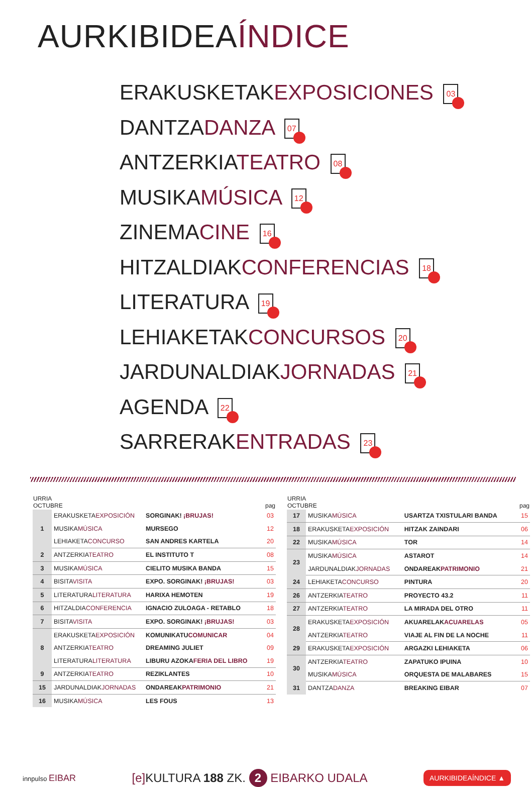AURKIBIDEAÍNDICE
ERAKUSKETAKEXPOSICIONES 03
DANTZADANZA 07
ANTZERKIATEATRO 08
MUSIKAMÚSICA 12
ZINEMACINE 16
HITZALDIAKCONFERENCIAS 18
LITERATURA 19
LEHIAKETAKCONCURSOS 20
JARDUNALDIAKJORNADAS 21
AGENDA 22
SARRERAKENTRADAS 23
| URRIA OCTUBRE | | | pag |
| --- | --- | --- | --- |
| 1 | ERAKUSKETA EXPOSICIÓN | SORGINAK! ¡BRUJAS! | 03 |
| | MUSIKA MÚSICA | MURSEGO | 12 |
| | LEHIAKETA CONCURSO | SAN ANDRES KARTELA | 20 |
| 2 | ANTZERKIA TEATRO | EL INSTITUTO T | 08 |
| 3 | MUSIKA MÚSICA | CIELITO MUSIKA BANDA | 15 |
| 4 | BISITA VISITA | EXPO. SORGINAK! ¡BRUJAS! | 03 |
| 5 | LITERATURA LITERATURA | HARIXA HEMOTEN | 19 |
| 6 | HITZALDIA CONFERENCIA | IGNACIO ZULOAGA - RETABLO | 18 |
| 7 | BISITA VISITA | EXPO. SORGINAK! ¡BRUJAS! | 03 |
| 8 | ERAKUSKETA EXPOSICIÓN | KOMUNIKATU COMUNICAR | 04 |
| | ANTZERKIA TEATRO | DREAMING JULIET | 09 |
| | LITERATURA LITERATURA | LIBURU AZOKA FERIA DEL LIBRO | 19 |
| 9 | ANTZERKIA TEATRO | REZIKLANTES | 10 |
| 15 | JARDUNALDIAK JORNADAS | ONDAREAK PATRIMONIO | 21 |
| 16 | MUSIKA MÚSICA | LES FOUS | 13 |
| URRIA OCTUBRE | | | pag |
| --- | --- | --- | --- |
| 17 | MUSIKA MÚSICA | USARTZA TXISTULARI BANDA | 15 |
| 18 | ERAKUSKETA EXPOSICIÓN | HITZAK ZAINDARI | 06 |
| 22 | MUSIKA MÚSICA | TOR | 14 |
| 23 | MUSIKA MÚSICA | ASTAROT | 14 |
| | JARDUNALDIAK JORNADAS | ONDAREAK PATRIMONIO | 21 |
| 24 | LEHIAKETA CONCURSO | PINTURA | 20 |
| 26 | ANTZERKIA TEATRO | PROYECTO 43.2 | 11 |
| 27 | ANTZERKIA TEATRO | LA MIRADA DEL OTRO | 11 |
| 28 | ERAKUSKETA EXPOSICIÓN | AKUARELAK ACUARELAS | 05 |
| | ANTZERKIA TEATRO | VIAJE AL FIN DE LA NOCHE | 11 |
| 29 | ERAKUSKETA EXPOSICIÓN | ARGAZKI LEHIAKETA | 06 |
| 30 | ANTZERKIA TEATRO | ZAPATUKO IPUINA | 10 |
| | MUSIKA MÚSICA | ORQUESTA DE MALABARES | 15 |
| 31 | DANTZA DANZA | BREAKING EIBAR | 07 |
innpulso EIBAR
[e] KULTURA 188 ZK. 2 EIBARKO UDALA
AURKIBIDEAÍNDICE ▲